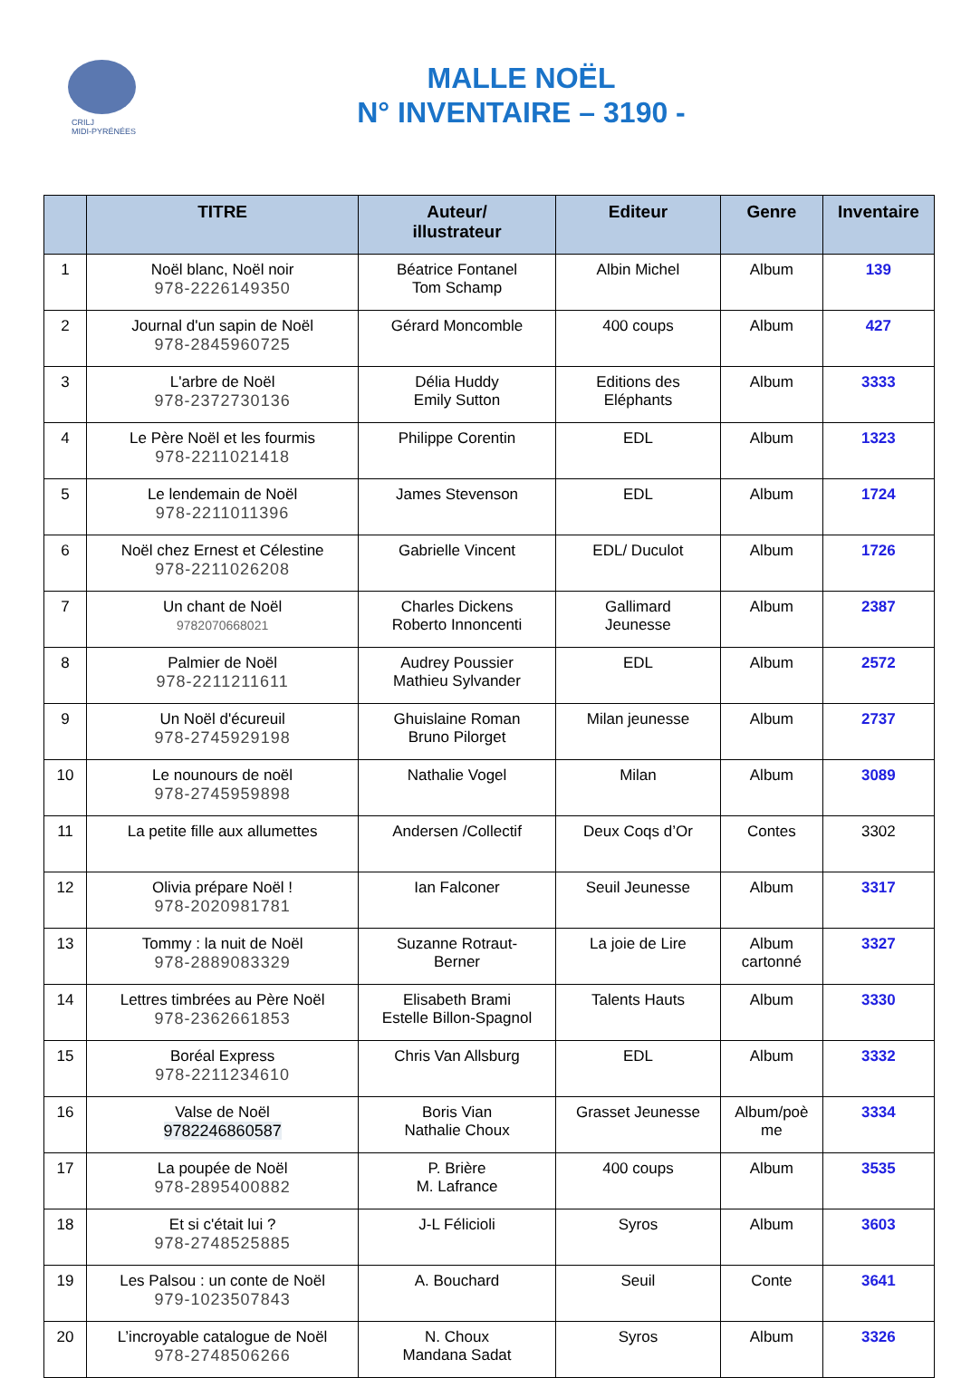CRILJ
MIDI-PYRÉNÉES
MALLE NOËL
N° INVENTAIRE – 3190 -
| | TITRE | Auteur/ illustrateur | Editeur | Genre | Inventaire |
| --- | --- | --- | --- | --- | --- |
| 1 | Noël blanc, Noël noir 978-2226149350 | Béatrice Fontanel Tom Schamp | Albin Michel | Album | 139 |
| 2 | Journal d'un sapin de Noël 978-2845960725 | Gérard Moncomble | 400 coups | Album | 427 |
| 3 | L'arbre de Noël 978-2372730136 | Délia Huddy Emily Sutton | Editions des Eléphants | Album | 3333 |
| 4 | Le Père Noël et les fourmis 978-2211021418 | Philippe Corentin | EDL | Album | 1323 |
| 5 | Le lendemain de Noël 978-2211011396 | James Stevenson | EDL | Album | 1724 |
| 6 | Noël chez Ernest et Célestine 978-2211026208 | Gabrielle Vincent | EDL/ Duculot | Album | 1726 |
| 7 | Un chant de Noël 9782070668021 | Charles Dickens Roberto Innoncenti | Gallimard Jeunesse | Album | 2387 |
| 8 | Palmier de Noël 978-2211211611 | Audrey Poussier Mathieu Sylvander | EDL | Album | 2572 |
| 9 | Un Noël d'écureuil 978-2745929198 | Ghuislaine Roman Bruno Pilorget | Milan jeunesse | Album | 2737 |
| 10 | Le nounours de noël 978-2745959898 | Nathalie Vogel | Milan | Album | 3089 |
| 11 | La petite fille aux allumettes | Andersen /Collectif | Deux Coqs d’Or | Contes | 3302 |
| 12 | Olivia prépare Noël ! 978-2020981781 | Ian Falconer | Seuil Jeunesse | Album | 3317 |
| 13 | Tommy : la nuit de Noël 978-2889083329 | Suzanne Rotraut- Berner | La joie de Lire | Album cartonné | 3327 |
| 14 | Lettres timbrées au Père Noël 978-2362661853 | Elisabeth Brami Estelle Billon-Spagnol | Talents Hauts | Album | 3330 |
| 15 | Boréal Express 978-2211234610 | Chris Van Allsburg | EDL | Album | 3332 |
| 16 | Valse de Noël 9782246860587 | Boris Vian Nathalie Choux | Grasset Jeunesse | Album/poè me | 3334 |
| 17 | La poupée de Noël 978-2895400882 | P. Brière M. Lafrance | 400 coups | Album | 3535 |
| 18 | Et si c'était lui ? 978-2748525885 | J-L Félicioli | Syros | Album | 3603 |
| 19 | Les Palsou : un conte de Noël 979-1023507843 | A. Bouchard | Seuil | Conte | 3641 |
| 20 | L’incroyable catalogue de Noël 978-2748506266 | N. Choux Mandana Sadat | Syros | Album | 3326 |